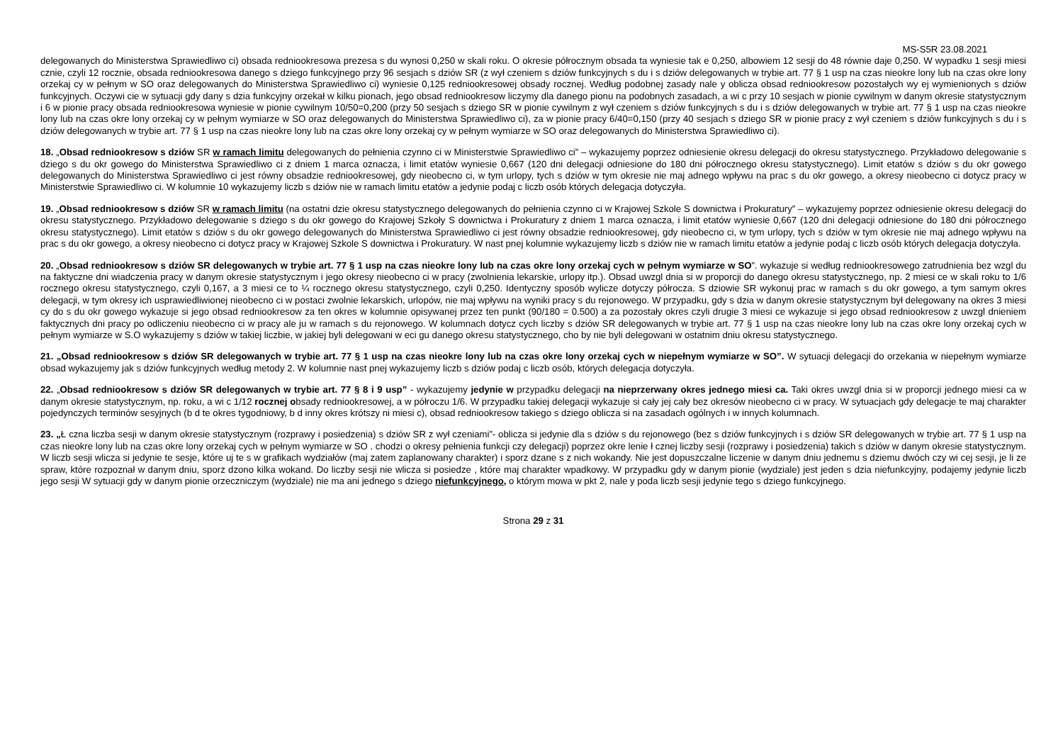MS-S5R 23.08.2021
delegowanych do Ministerstwa Sprawiedliwo ci) obsada redniookresowa prezesa s du wynosi 0,250 w skali roku. O okresie półrocznym obsada ta wyniesie tak e 0,250, albowiem 12 sesji do 48 równie daje 0,250. W wypadku 1 sesji miesi cznie, czyli 12 rocznie, obsada redniookresowa danego s dziego funkcyjnego przy 96 sesjach s dziów SR (z wył czeniem s dziów funkcyjnych s du i s dziów delegowanych w trybie art. 77 § 1 usp na czas nieokre lony lub na czas okre lony orzekaj cy w pełnym w SO oraz delegowanych do Ministerstwa Sprawiedliwo ci) wyniesie 0,125 redniookresowej obsady rocznej. Według podobnej zasady nale y oblicza obsad redniookresow pozostałych wy ej wymienionych s dziów funkcyjnych. Oczywi cie w sytuacji gdy dany s dzia funkcyjny orzekał w kilku pionach, jego obsad redniookresow liczymy dla danego pionu na podobnych zasadach, a wi c przy 10 sesjach w pionie cywilnym w danym okresie statystycznym i 6 w pionie pracy obsada redniookresowa wyniesie w pionie cywilnym 10/50=0,200 (przy 50 sesjach s dziego SR w pionie cywilnym z wył czeniem s dziów funkcyjnych s du i s dziów delegowanych w trybie art. 77 § 1 usp na czas nieokre lony lub na czas okre lony orzekaj cy w pełnym wymiarze w SO oraz delegowanych do Ministerstwa Sprawiedliwo ci), za w pionie pracy 6/40=0,150 (przy 40 sesjach s dziego SR w pionie pracy z wył czeniem s dziów funkcyjnych s du i s dziów delegowanych w trybie art. 77 § 1 usp na czas nieokre lony lub na czas okre lony orzekaj cy w pełnym wymiarze w SO oraz delegowanych do Ministerstwa Sprawiedliwo ci).
18. „Obsad redniookresow s dziów SR w ramach limitu delegowanych do pełnienia czynno ci w Ministerstwie Sprawiedliwo ci” – wykazujemy poprzez odniesienie okresu delegacji do okresu statystycznego. Przykładowo delegowanie s dziego s du okr gowego do Ministerstwa Sprawiedliwo ci z dniem 1 marca oznacza, i limit etatów wyniesie 0,667 (120 dni delegacji odniesione do 180 dni półrocznego okresu statystycznego). Limit etatów s dziów s du okr gowego delegowanych do Ministerstwa Sprawiedliwo ci jest równy obsadzie redniookresowej, gdy nieobecno ci, w tym urlopy, tych s dziów w tym okresie nie maj adnego wpływu na prac s du okr gowego, a okresy nieobecno ci dotycz pracy w Ministerstwie Sprawiedliwo ci. W kolumnie 10 wykazujemy liczb s dziów nie w ramach limitu etatów a jedynie podaj c liczb osób których delegacja dotyczyła.
19. „Obsad redniookresow s dziów SR w ramach limitu (na ostatni dzie okresu statystycznego delegowanych do pełnienia czynno ci w Krajowej Szkole S downictwa i Prokuratury” – wykazujemy poprzez odniesienie okresu delegacji do okresu statystycznego. Przykładowo delegowanie s dziego s du okr gowego do Krajowej Szkoły S downictwa i Prokuratury z dniem 1 marca oznacza, i limit etatów wyniesie 0,667 (120 dni delegacji odniesione do 180 dni półrocznego okresu statystycznego). Limit etatów s dziów s du okr gowego delegowanych do Ministerstwa Sprawiedliwo ci jest równy obsadzie redniookresowej, gdy nieobecno ci, w tym urlopy, tych s dziów w tym okresie nie maj adnego wpływu na prac s du okr gowego, a okresy nieobecno ci dotycz pracy w Krajowej Szkole S downictwa i Prokuratury. W nast pnej kolumnie wykazujemy liczb s dziów nie w ramach limitu etatów a jedynie podaj c liczb osób których delegacja dotyczyła.
20. „Obsad redniookresow s dziów SR delegowanych w trybie art. 77 § 1 usp na czas nieokre lony lub na czas okre lony orzekaj cych w pełnym wymiarze w SO”. wykazuje si według redniookresowego zatrudnienia bez wzgl du na faktyczne dni wiadczenia pracy w danym okresie statystycznym i jego okresy nieobecno ci w pracy (zwolnienia lekarskie, urlopy itp.). Obsad uwzgl dnia si w proporcji do danego okresu statystycznego, np. 2 miesi ce w skali roku to 1/6 rocznego okresu statystycznego, czyli 0,167, a 3 miesi ce to ¼ rocznego okresu statystycznego, czyli 0,250. Identyczny sposób wylicze dotyczy półrocza. S dziowie SR wykonuj prac w ramach s du okr gowego, a tym samym okres delegacji, w tym okresy ich usprawiedliwionej nieobecno ci w postaci zwolnie lekarskich, urlopów, nie maj wpływu na wyniki pracy s du rejonowego. W przypadku, gdy s dzia w danym okresie statystycznym był delegowany na okres 3 miesi cy do s du okr gowego wykazuje si jego obsad redniookresow za ten okres w kolumnie opisywanej przez ten punkt (90/180 = 0.500) a za pozostały okres czyli drugie 3 miesi ce wykazuje si jego obsad redniookresow z uwzgl dnieniem faktycznych dni pracy po odliczeniu nieobecno ci w pracy ale ju w ramach s du rejonowego. W kolumnach dotycz cych liczby s dziów SR delegowanych w trybie art. 77 § 1 usp na czas nieokre lony lub na czas okre lony orzekaj cych w pełnym wymiarze w S.O wykazujemy s dziów w takiej liczbie, w jakiej byli delegowani w eci gu danego okresu statystycznego, cho by nie byli delegowani w ostatnim dniu okresu statystycznego.
21. „Obsad redniookresow s dziów SR delegowanych w trybie art. 77 § 1 usp na czas nieokre lony lub na czas okre lony orzekaj cych w niepełnym wymiarze w SO”. W sytuacji delegacji do orzekania w niepełnym wymiarze obsad wykazujemy jak s dziów funkcyjnych według metody 2. W kolumnie nast pnej wykazujemy liczb s dziów podaj c liczb osób, których delegacja dotyczyła.
22. „Obsad redniookresow s dziów SR delegowanych w trybie art. 77 § 8 i 9 usp” - wykazujemy jedynie w przypadku delegacji na nieprzerwany okres jednego miesi ca. Taki okres uwzgl dnia si w proporcji jednego miesi ca w danym okresie statystycznym, np. roku, a wi c 1/12 rocznej obsady redniookresowej, a w półroczu 1/6. W przypadku takiej delegacji wykazuje si cały jej cały bez okresów nieobecno ci w pracy. W sytuacjach gdy delegacje te maj charakter pojedynczych terminów sesyjnych (b d te okres tygodniowy, b d inny okres krótszy ni miesi c), obsad redniookresow takiego s dziego oblicza si na zasadach ogólnych i w innych kolumnach.
23. „Ł czna liczba sesji w danym okresie statystycznym (rozprawy i posiedzenia) s dziów SR z wył czeniami”- oblicza si jedynie dla s dziów s du rejonowego (bez s dziów funkcyjnych i s dziów SR delegowanych w trybie art. 77 § 1 usp na czas nieokre lony lub na czas okre lony orzekaj cych w pełnym wymiarze w SO . chodzi o okresy pełnienia funkcji czy delegacji) poprzez okre lenie ł cznej liczby sesji (rozprawy i posiedzenia) takich s dziów w danym okresie statystycznym. W liczb sesji wlicza si jedynie te sesje, które uj te s w grafikach wydziałów (maj zatem zaplanowany charakter) i sporz dzane s z nich wokandy. Nie jest dopuszczalne liczenie w danym dniu jednemu s dziemu dwóch czy wi cej sesji, je li ze spraw, które rozpoznał w danym dniu, sporz dzono kilka wokand. Do liczby sesji nie wlicza si posiedze , które maj charakter wpadkowy. W przypadku gdy w danym pionie (wydziale) jest jeden s dzia niefunkcyjny, podajemy jedynie liczb jego sesji W sytuacji gdy w danym pionie orzeczniczym (wydziale) nie ma ani jednego s dziego niefunkcyjnego, o którym mowa w pkt 2, nale y poda liczb sesji jedynie tego s dziego funkcyjnego.
Strona 29 z 31